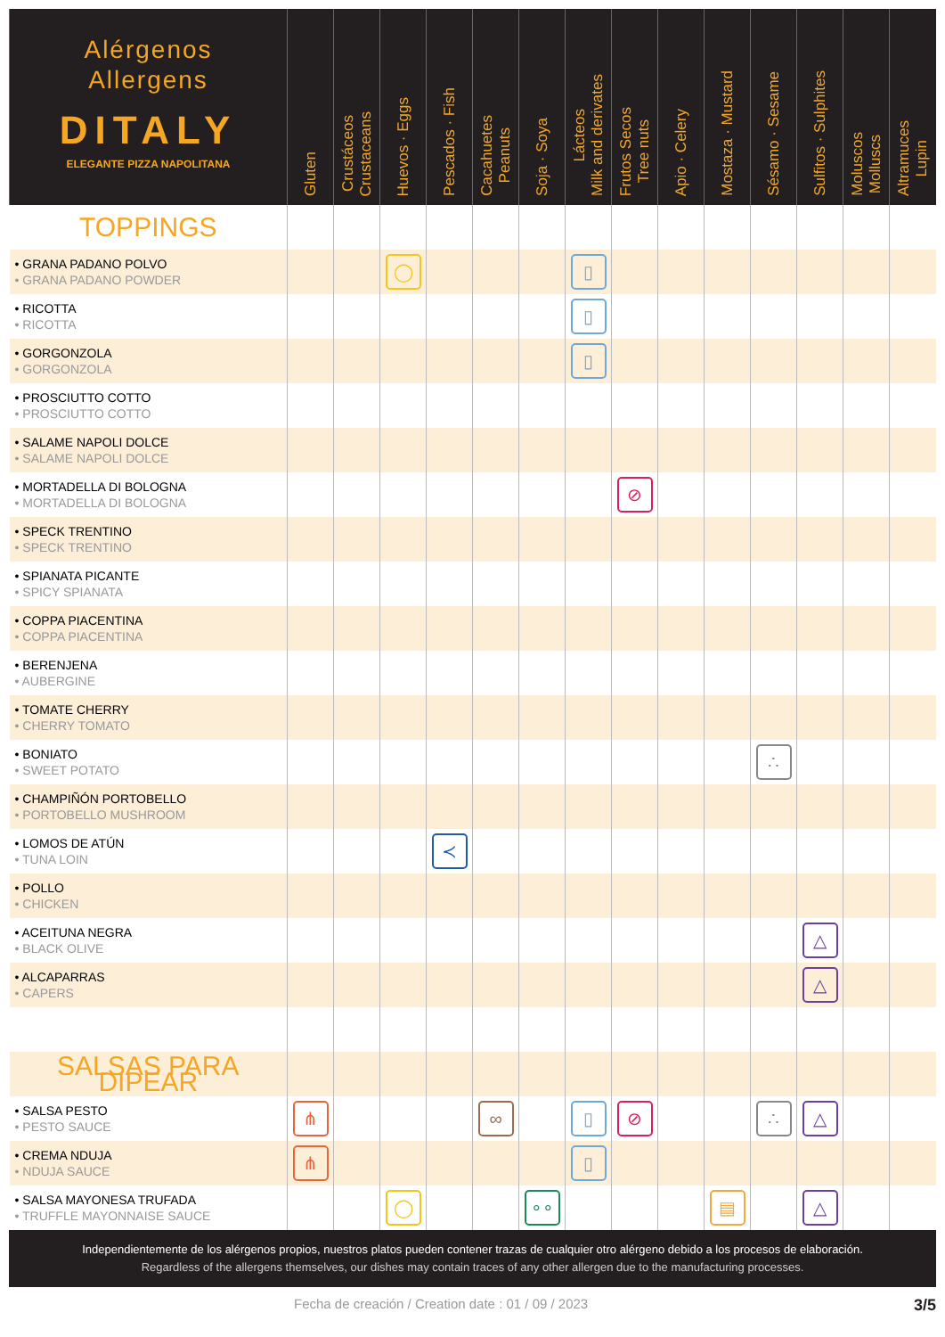| Alérgenos Allergens DITALY ELEGANTE PIZZA NAPOLITANA | Gluten | Crustáceos Crustaceans | Huevos · Eggs | Pescados · Fish | Cacahuetes Peanuts | Soja · Soya | Lácteos Milk and derivates | Frutos Secos Tree nuts | Apio · Celery | Mostaza · Mustard | Sésamo · Sesame | Sulfitos · Sulphites | Moluscos Molluscs | Altramuces Lupin |
| --- | --- | --- | --- | --- | --- | --- | --- | --- | --- | --- | --- | --- | --- | --- |
| TOPPINGS | | | | | | | | | | | | | | |
| • GRANA PADANO POLVO • GRANA PADANO POWDER | | | ◯ | | | | ▯ | | | | | | | |
| • RICOTTA • RICOTTA | | | | | | | ▯ | | | | | | | |
| • GORGONZOLA • GORGONZOLA | | | | | | | ▯ | | | | | | | |
| • PROSCIUTTO COTTO • PROSCIUTTO COTTO | | | | | | | | | | | | | | |
| • SALAME NAPOLI DOLCE • SALAME NAPOLI DOLCE | | | | | | | | | | | | | | |
| • MORTADELLA DI BOLOGNA • MORTADELLA DI BOLOGNA | | | | | | | | ⊘ | | | | | | |
| • SPECK TRENTINO • SPECK TRENTINO | | | | | | | | | | | | | | |
| • SPIANATA PICANTE • SPICY SPIANATA | | | | | | | | | | | | | | |
| • COPPA PIACENTINA • COPPA PIACENTINA | | | | | | | | | | | | | | |
| • BERENJENA • AUBERGINE | | | | | | | | | | | | | | |
| • TOMATE CHERRY • CHERRY TOMATO | | | | | | | | | | | | | | |
| • BONIATO • SWEET POTATO | | | | | | | | | | | ∴ | | | |
| • CHAMPIÑÓN PORTOBELLO • PORTOBELLO MUSHROOM | | | | | | | | | | | | | | |
| • LOMOS DE ATÚN • TUNA LOIN | | | | ≺ | | | | | | | | | | |
| • POLLO • CHICKEN | | | | | | | | | | | | | | |
| • ACEITUNA NEGRA • BLACK OLIVE | | | | | | | | | | | | △ | | |
| • ALCAPARRAS • CAPERS | | | | | | | | | | | | △ | | |
| SALSAS PARA DIPEAR | | | | | | | | | | | | | | |
| • SALSA PESTO • PESTO SAUCE | ⋔ | | | | ∞ | | ▯ | ⊘ | | | ∴ | △ | | |
| • CREMA NDUJA • NDUJA SAUCE | ⋔ | | | | | | ▯ | | | | | | | |
| • SALSA MAYONESA TRUFADA • TRUFFLE MAYONNAISE SAUCE | | | ◯ | | | ∘∘ | | | | ▤ | | △ | | |
Independientemente de los alérgenos propios, nuestros platos pueden contener trazas de cualquier otro alérgeno debido a los procesos de elaboración.
Regardless of the allergens themselves, our dishes may contain traces of any other allergen due to the manufacturing processes.
Fecha de creación / Creation date : 01 / 09 / 2023 3/5